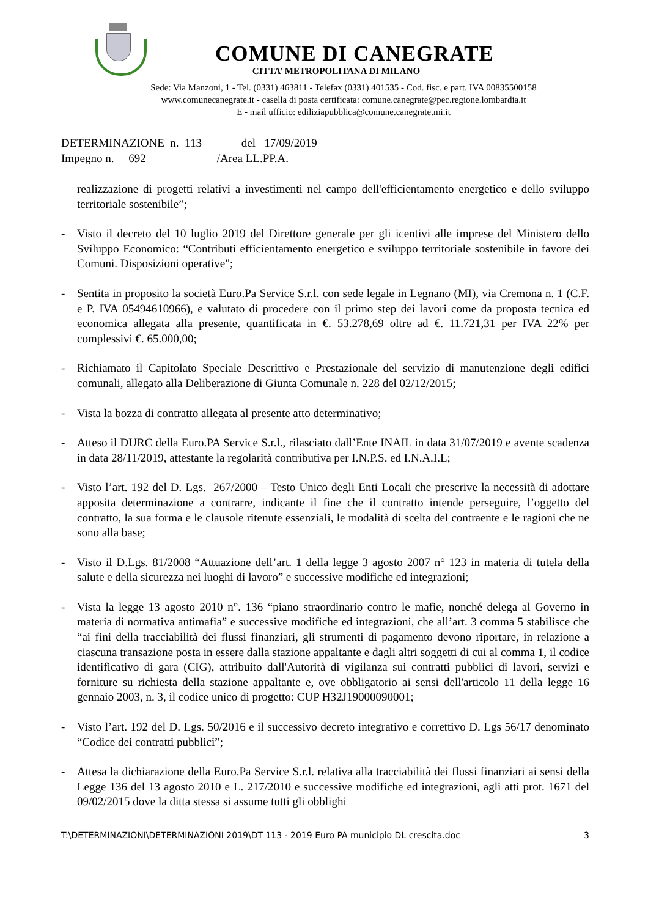COMUNE DI CANEGRATE
CITTA’ METROPOLITANA DI MILANO
Sede: Via Manzoni, 1 - Tel. (0331) 463811 - Telefax (0331) 401535 - Cod. fisc. e part. IVA 00835500158
www.comunecanegrate.it - casella di posta certificata: comune.canegrate@pec.regione.lombardia.it
E - mail ufficio: ediliziapubblica@comune.canegrate.mi.it
DETERMINAZIONE n. 113 del 17/09/2019
Impegno n. 692 /Area LL.PP.A.
realizzazione di progetti relativi a investimenti nel campo dell'efficientamento energetico e dello sviluppo territoriale sostenibile”;
- Visto il decreto del 10 luglio 2019 del Direttore generale per gli icentivi alle imprese del Ministero dello Sviluppo Economico: “Contributi efficientamento energetico e sviluppo territoriale sostenibile in favore dei Comuni. Disposizioni operative";
- Sentita in proposito la società Euro.Pa Service S.r.l. con sede legale in Legnano (MI), via Cremona n. 1 (C.F. e P. IVA 05494610966), e valutato di procedere con il primo step dei lavori come da proposta tecnica ed economica allegata alla presente, quantificata in €. 53.278,69 oltre ad €. 11.721,31 per IVA 22% per complessivi €. 65.000,00;
- Richiamato il Capitolato Speciale Descrittivo e Prestazionale del servizio di manutenzione degli edifici comunali, allegato alla Deliberazione di Giunta Comunale n. 228 del 02/12/2015;
- Vista la bozza di contratto allegata al presente atto determinativo;
- Atteso il DURC della Euro.PA Service S.r.l., rilasciato dall’Ente INAIL in data 31/07/2019 e avente scadenza in data 28/11/2019, attestante la regolarità contributiva per I.N.P.S. ed I.N.A.I.L;
- Visto l’art. 192 del D. Lgs. 267/2000 – Testo Unico degli Enti Locali che prescrive la necessità di adottare apposita determinazione a contrarre, indicante il fine che il contratto intende perseguire, l’oggetto del contratto, la sua forma e le clausole ritenute essenziali, le modalità di scelta del contraente e le ragioni che ne sono alla base;
- Visto il D.Lgs. 81/2008 “Attuazione dell’art. 1 della legge 3 agosto 2007 n° 123 in materia di tutela della salute e della sicurezza nei luoghi di lavoro” e successive modifiche ed integrazioni;
- Vista la legge 13 agosto 2010 n°. 136 “piano straordinario contro le mafie, nonché delega al Governo in materia di normativa antimafia” e successive modifiche ed integrazioni, che all’art. 3 comma 5 stabilisce che “ai fini della tracciabilità dei flussi finanziari, gli strumenti di pagamento devono riportare, in relazione a ciascuna transazione posta in essere dalla stazione appaltante e dagli altri soggetti di cui al comma 1, il codice identificativo di gara (CIG), attribuito dall'Autorità di vigilanza sui contratti pubblici di lavori, servizi e forniture su richiesta della stazione appaltante e, ove obbligatorio ai sensi dell'articolo 11 della legge 16 gennaio 2003, n. 3, il codice unico di progetto: CUP H32J19000090001;
- Visto l’art. 192 del D. Lgs. 50/2016 e il successivo decreto integrativo e correttivo D. Lgs 56/17 denominato “Codice dei contratti pubblici”;
- Attesa la dichiarazione della Euro.Pa Service S.r.l. relativa alla tracciabilità dei flussi finanziari ai sensi della Legge 136 del 13 agosto 2010 e L. 217/2010 e successive modifiche ed integrazioni, agli atti prot. 1671 del 09/02/2015 dove la ditta stessa si assume tutti gli obblighi
T:\DETERMINAZIONI\DETERMINAZIONI 2019\DT 113 - 2019 Euro PA municipio DL crescita.doc 3